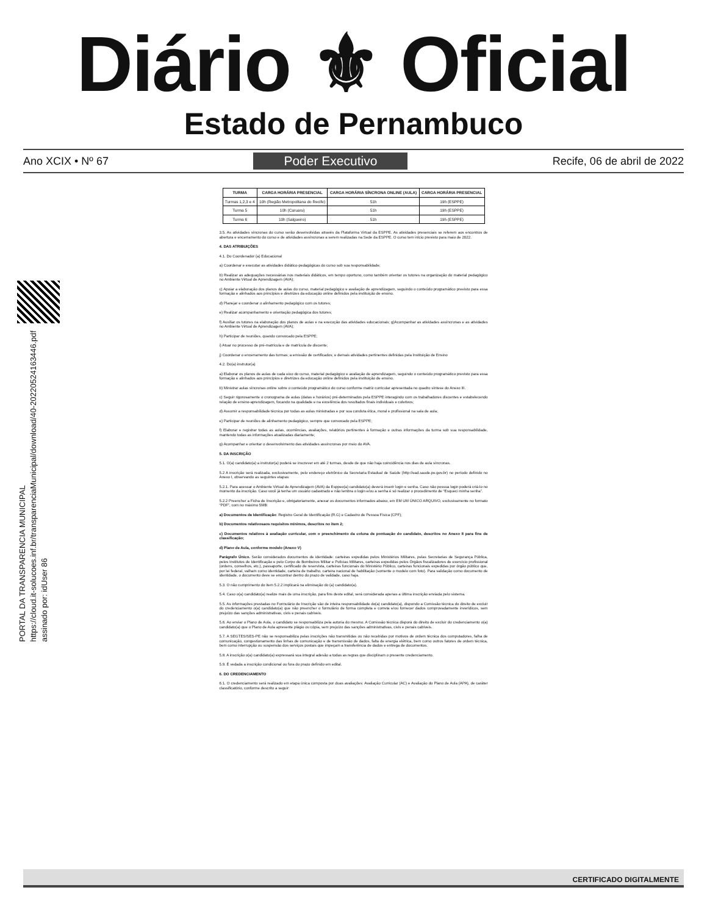Diário ⚜ Oficial
Estado de Pernambuco
Ano XCIX • Nº 67 Poder Executivo Recife, 06 de abril de 2022
PORTAL DA TRANSPARENCIA MUNICIPAL
https://cloud.it-solucoes.inf.br/transparenciaMunicipal/download/40-20220524163446.pdf
assinado por: idUser 86
| TURMA | CARGA HORÁRIA PRESENCIAL | CARGA HORÁRIA SÍNCRONA ONLINE (AULA) | CARGA HORÁRIA PRESENCIAL |
| --- | --- | --- | --- |
| Turmas 1,2,3 e 4 | 10h (Região Metropolitana do Recife) | 51h | 19h (ESPPE) |
| Turma 5 | 10h (Caruaru) | 51h | 19h (ESPPE) |
| Turma 6 | 10h (Salgueiro) | 51h | 19h (ESPPE) |
3.5. As atividades síncronas do curso serão desenvolvidas através da Plataforma Virtual da ESPPE. As atividades presenciais se referem aos encontros de abertura e encerramento do curso e de atividades assíncronas a serem realizadas na Sede da ESPPE. O curso tem início previsto para maio de 2022.
4. DAS ATRIBUIÇÕES
4.1. Do Coordenador (a) Educacional
a) Coordenar e executar as atividades didático-pedagógicas do curso sob sua responsabilidade;
b) Realizar as adequações necessárias nos materiais didáticos, em tempo oportuno, como também orientar os tutores na organização do material pedagógico no Ambiente Virtual de Aprendizagem (AVA);
c) Apoiar a elaboração dos planos de aulas do curso, material pedagógico e avaliação de aprendizagem, seguindo o conteúdo programático previsto para essa formação e alinhados aos princípios e diretrizes da educação online definidos pela instituição de ensino.
d) Planejar e coordenar o alinhamento pedagógico com os tutores;
e) Realizar acompanhamento e orientação pedagógica dos tutores;
f) Auxiliar os tutores na elaboração dos planos de aulas e na execução das atividades educacionais; g)Acompanhar as atividades assíncronas e as atividades no Ambiente Virtual de Aprendizagem (AVA);
h) Participar de reuniões, quando convocado pela ESPPE;
i) Atuar no processo de pré-matrícula e de matrícula de discente;
j) Coordenar o encerramento das turmas; a emissão de certificados; e demais atividades pertinentes definidas pela Instituição de Ensino
4.2. Do(a) instrutor(a)
a) Elaborar os planos de aulas de cada eixo do curso, material pedagógico e avaliação de aprendizagem, seguindo o conteúdo programático previsto para essa formação e alinhados aos princípios e diretrizes da educação online definidos pela instituição de ensino.
b) Ministrar aulas síncronas online sobre o conteúdo programático do curso conforme matriz curricular apresentada no quadro síntese do Anexo III.
c) Seguir rigorosamente o cronograma de aulas (datas e horários) pré-determinados pela ESPPE interagindo com os trabalhadores discentes e estabelecendo relação de ensino-aprendizagem, focando na qualidade e na excelência dos resultados finais individuais e coletivos;
d) Assumir a responsabilidade técnica por todas as aulas ministradas e por sua conduta ética, moral e profissional na sala de aula;
e) Participar de reuniões de alinhamento pedagógico, sempre que convocado pela ESPPE;
f) Elaborar e registrar todas as aulas, ocorrências, avaliações, relatórios pertinentes à formação e outras informações da turma sob sua responsabilidade, mantendo todas as informações atualizadas diariamente;
g) Acompanhar e orientar o desenvolvimento das atividades assíncronas por meio do AVA.
5. DA INSCRIÇÃO
5.1. O(a) candidato(a) a instrutor(a) poderá se inscrever em até 2 turmas, desde de que não haja coincidência nos dias de aula síncronas.
5.2 A inscrição será realizada, exclusivamente, pelo endereço eletrônico da Secretaria Estadual de Saúde (http://ead.saude.pe.gov.br) no período definido no Anexo I, observando as seguintes etapas:
5.2.1. Para acessar o Ambiente Virtual de Aprendizagem (AVA) da Esppeo(a) candidato(a) deverá inserir login e senha. Caso não possua login poderá criá-lo no momento da inscrição. Caso você já tenha um usuário cadastrado e não lembra o login e/ou a senha é só realizar o procedimento de “Esqueci minha senha”.
5.2.2 Preencher a Ficha de Inscrição e, obrigatoriamente, anexar os documentos informados abaixo, em EM UM ÚNICO ARQUIVO, exclusivamente no formato “PDF”, com no máximo 5MB:
a) Documentos de Identificação: Registro Geral de Identificação (R.G) e Cadastro de Pessoa Física (CPF);
b) Documentos relativosaos requisitos mínimos, descritos no item 2;
c) Documentos relativos à avaliação curricular, com o preenchimento da coluna de pontuação do candidato, descritos no Anexo II para fins de classificação;
d) Plano de Aula, conforme modelo (Anexo V)
Parágrafo Único. Serão considerados documentos de identidade: carteiras expedidas pelos Ministérios Militares, pelas Secretarias de Segurança Pública, pelos Institutos de Identificação e pelo Corpo de Bombeiros Militar e Polícias Militares, carteiras expedidas pelos Órgãos fiscalizadores de exercício profissional (ordens, conselhos, etc.), passaporte, certificado de reservista, carteiras funcionais do Ministério Público, carteiras funcionais expedidas por órgão público que, por lei federal, valham como identidade, carteira de trabalho, carteira nacional de habilitação (somente o modelo com foto). Para validação como documento de identidade, o documento deve se encontrar dentro do prazo de validade, caso haja.
5.3. O não cumprimento do item 5.2.2 implicará na eliminação do (a) candidato(a).
5.4. Caso o(a) candidato(a) realize mais de uma inscrição, para fins deste edital, será considerada apenas a última inscrição enviada pelo sistema.
5.5. As informações prestadas no Formulário de Inscrição são de inteira responsabilidade do(a) candidato(a), dispondo a Comissão técnica do direito de excluir do credenciamento o(a) candidato(a) que não preencher o formulário de forma completa e correta e/ou fornecer dados comprovadamente inverídicos, sem prejuízo das sanções administrativas, civis e penais cabíveis.
5.6. Ao enviar o Plano de Aula, o candidato se responsabiliza pela autoria do mesmo. A Comissão técnica disporá do direito de excluir do credenciamento o(a) candidato(a) que o Plano de Aula apresente plágio ou cópia, sem prejuízo das sanções administrativas, civis e penais cabíveis.
5.7. A SEGTES/SES-PE não se responsabiliza pelas inscrições não transmitidas ou não recebidas por motivos de ordem técnica dos computadores, falha de comunicação, congestionamento das linhas de comunicação e de transmissão de dados, falta de energia elétrica, bem como outros fatores de ordem técnica, bem como interrupção ou suspensão dos serviços postais que impeçam a transferência de dados e entrega de documentos.
5.8. A inscrição o(a) candidato(a) expressará sua integral adesão a todas as regras que disciplinam o presente credenciamento.
5.9. É vedada a inscrição condicional ou fora do prazo definido em edital.
6. DO CREDENCIAMENTO
6.1. O credenciamento será realizado em etapa única composta por duas avaliações: Avaliação Curricular (AC) e Avaliação do Plano de Aula (APA), de caráter classificatório, conforme descrito a seguir:
CERTIFICADO DIGITALMENTE